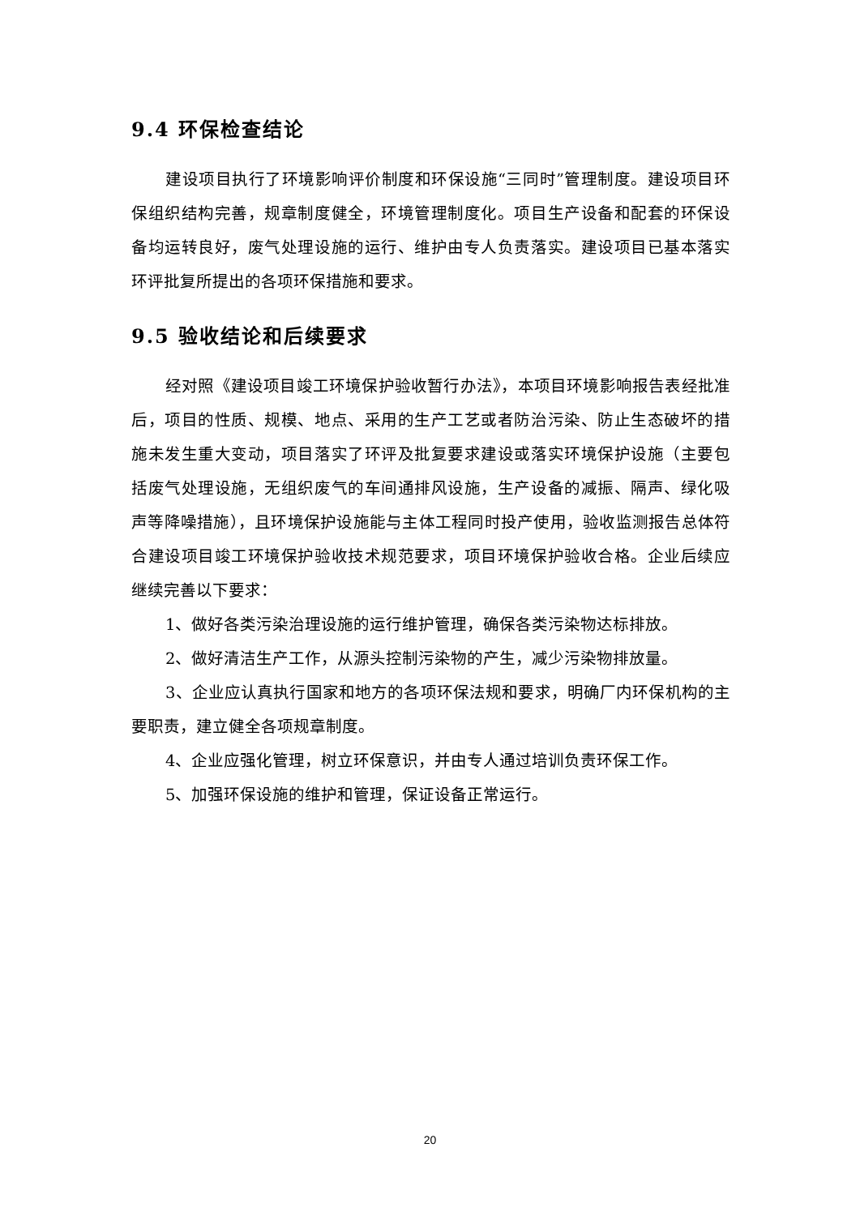9.4 环保检查结论
建设项目执行了环境影响评价制度和环保设施“三同时”管理制度。建设项目环保组织结构完善，规章制度健全，环境管理制度化。项目生产设备和配套的环保设备均运转良好，废气处理设施的运行、维护由专人负责落实。建设项目已基本落实环评批复所提出的各项环保措施和要求。
9.5 验收结论和后续要求
经对照《建设项目竣工环境保护验收暂行办法》，本项目环境影响报告表经批准后，项目的性质、规模、地点、采用的生产工艺或者防治污染、防止生态破坏的措施未发生重大变动，项目落实了环评及批复要求建设或落实环境保护设施（主要包括废气处理设施，无组织废气的车间通排风设施，生产设备的减振、隔声、绿化吸声等降噪措施），且环境保护设施能与主体工程同时投产使用，验收监测报告总体符合建设项目竣工环境保护验收技术规范要求，项目环境保护验收合格。企业后续应继续完善以下要求：
1、做好各类污染治理设施的运行维护管理，确保各类污染物达标排放。
2、做好清洁生产工作，从源头控制污染物的产生，减少污染物排放量。
3、企业应认真执行国家和地方的各项环保法规和要求，明确厂内环保机构的主要职责，建立健全各项规章制度。
4、企业应强化管理，树立环保意识，并由专人通过培训负责环保工作。
5、加强环保设施的维护和管理，保证设备正常运行。
20